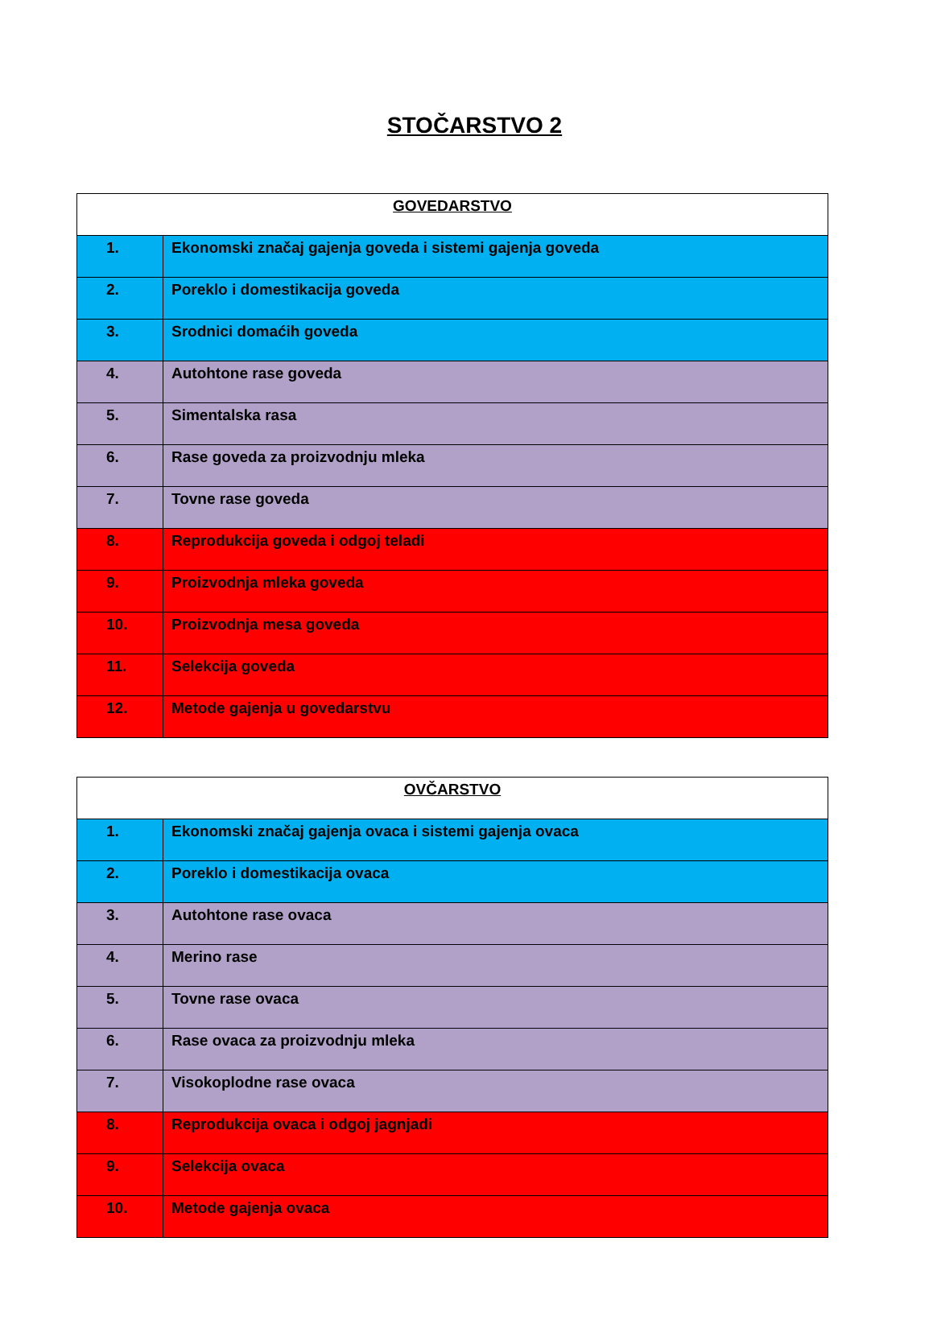STOČARSTVO 2
| GOVEDARSTVO | |
| --- | --- |
| 1. | Ekonomski značaj gajenja goveda i sistemi gajenja goveda |
| 2. | Poreklo i domestikacija goveda |
| 3. | Srodnici domaćih goveda |
| 4. | Autohtone rase goveda |
| 5. | Simentalska rasa |
| 6. | Rase goveda za proizvodnju mleka |
| 7. | Tovne rase goveda |
| 8. | Reprodukcija goveda i odgoj teladi |
| 9. | Proizvodnja mleka goveda |
| 10. | Proizvodnja mesa goveda |
| 11. | Selekcija goveda |
| 12. | Metode gajenja u govedarstvu |
| OVČARSTVO | |
| --- | --- |
| 1. | Ekonomski značaj gajenja ovaca i sistemi gajenja ovaca |
| 2. | Poreklo i domestikacija ovaca |
| 3. | Autohtone rase ovaca |
| 4. | Merino rase |
| 5. | Tovne rase ovaca |
| 6. | Rase ovaca za proizvodnju mleka |
| 7. | Visokoplodne rase ovaca |
| 8. | Reprodukcija ovaca i odgoj jagnjadi |
| 9. | Selekcija ovaca |
| 10. | Metode gajenja ovaca |